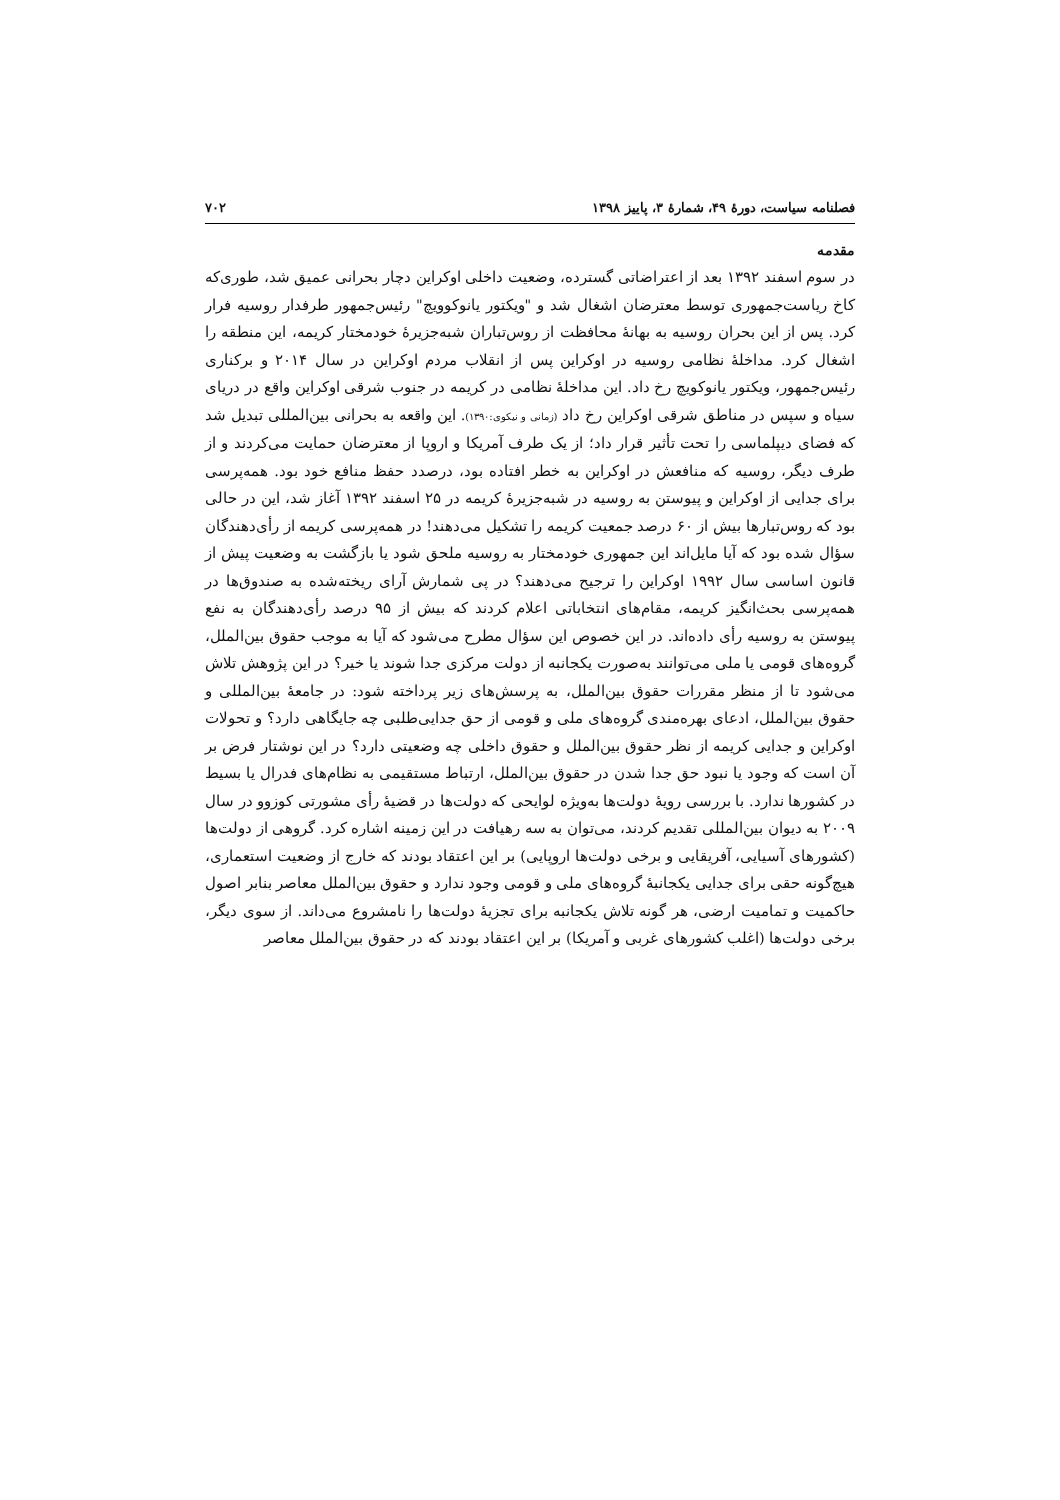فصلنامه سیاست، دورهٔ ۴۹، شمارهٔ ۳، پاییز ۱۳۹۸ ۷۰۲
مقدمه
در سوم اسفند ۱۳۹۲ بعد از اعتراضاتی گسترده، وضعیت داخلی اوکراین دچار بحرانی عمیق شد، طوری‌که کاخ ریاست‌جمهوری توسط معترضان اشغال شد و "ویکتور یانوکوویچ" رئیس‌جمهور طرفدار روسیه فرار کرد. پس از این بحران روسیه به بهانهٔ محافظت از روس‌تباران شبه‌جزیرهٔ خودمختار کریمه، این منطقه را اشغال کرد. مداخلهٔ نظامی روسیه در اوکراین پس از انقلاب مردم اوکراین در سال ۲۰۱۴ و برکناری رئیس‌جمهور، ویکتور یانوکویچ رخ داد. این مداخلهٔ نظامی در کریمه در جنوب شرقی اوکراین واقع در دریای سیاه و سپس در مناطق شرقی اوکراین رخ داد (زمانی و نیکوی:۱۳۹۰). این واقعه به بحرانی بین‌المللی تبدیل شد که فضای دیپلماسی را تحت تأثیر قرار داد؛ از یک طرف آمریکا و اروپا از معترضان حمایت می‌کردند و از طرف دیگر، روسیه که منافعش در اوکراین به خطر افتاده بود، درصدد حفظ منافع خود بود. همه‌پرسی برای جدایی از اوکراین و پیوستن به روسیه در شبه‌جزیرهٔ کریمه در ۲۵ اسفند ۱۳۹۲ آغاز شد، این در حالی بود که روس‌تبارها بیش از ۶۰ درصد جمعیت کریمه را تشکیل می‌دهند! در همه‌پرسی کریمه از رأی‌دهندگان سؤال شده بود که آیا مایل‌اند این جمهوری خودمختار به روسیه ملحق شود یا بازگشت به وضعیت پیش از قانون اساسی سال ۱۹۹۲ اوکراین را ترجیح می‌دهند؟ در پی شمارش آرای ریخته‌شده به صندوق‌ها در همه‌پرسی بحث‌انگیز کریمه، مقام‌های انتخاباتی اعلام کردند که بیش از ۹۵ درصد رأی‌دهندگان به نفع پیوستن به روسیه رأی داده‌اند. در این خصوص این سؤال مطرح می‌شود که آیا به موجب حقوق بین‌الملل، گروه‌های قومی یا ملی می‌توانند به‌صورت یکجانبه از دولت مرکزی جدا شوند یا خیر؟ در این پژوهش تلاش می‌شود تا از منظر مقررات حقوق بین‌الملل، به پرسش‌های زیر پرداخته شود: در جامعهٔ بین‌المللی و حقوق بین‌الملل، ادعای بهره‌مندی گروه‌های ملی و قومی از حق جدایی‌طلبی چه جایگاهی دارد؟ و تحولات اوکراین و جدایی کریمه از نظر حقوق بین‌الملل و حقوق داخلی چه وضعیتی دارد؟ در این نوشتار فرض بر آن است که وجود یا نبود حق جدا شدن در حقوق بین‌الملل، ارتباط مستقیمی به نظام‌های فدرال یا بسیط در کشورها ندارد. با بررسی رویهٔ دولت‌ها به‌ویژه لوایحی که دولت‌ها در قضیهٔ رأی مشورتی کوزوو در سال ۲۰۰۹ به دیوان بین‌المللی تقدیم کردند، می‌توان به سه رهیافت در این زمینه اشاره کرد. گروهی از دولت‌ها (کشورهای آسیایی، آفریقایی و برخی دولت‌ها اروپایی) بر این اعتقاد بودند که خارج از وضعیت استعماری، هیچ‌گونه حقی برای جدایی یکجانبهٔ گروه‌های ملی و قومی وجود ندارد و حقوق بین‌الملل معاصر بنابر اصول حاکمیت و تمامیت ارضی، هر گونه تلاش یکجانبه برای تجزیهٔ دولت‌ها را نامشروع می‌داند. از سوی دیگر، برخی دولت‌ها (اغلب کشورهای غربی و آمریکا) بر این اعتقاد بودند که در حقوق بین‌الملل معاصر